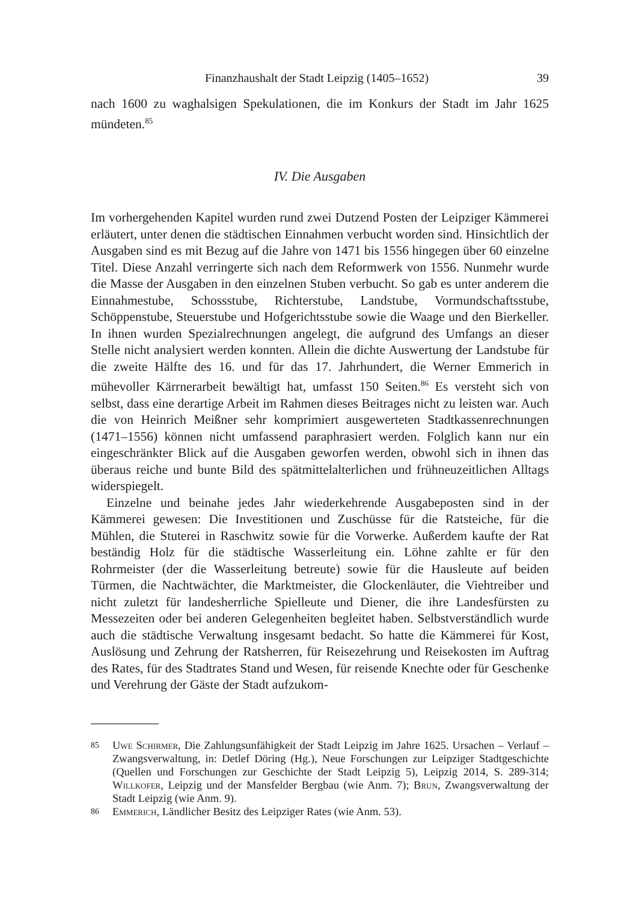Finanzhaushalt der Stadt Leipzig (1405–1652) 39
nach 1600 zu waghalsigen Spekulationen, die im Konkurs der Stadt im Jahr 1625 mündeten.<sup>85</sup>
IV. Die Ausgaben
Im vorhergehenden Kapitel wurden rund zwei Dutzend Posten der Leipziger Kämmerei erläutert, unter denen die städtischen Einnahmen verbucht worden sind. Hinsichtlich der Ausgaben sind es mit Bezug auf die Jahre von 1471 bis 1556 hingegen über 60 einzelne Titel. Diese Anzahl verringerte sich nach dem Reformwerk von 1556. Nunmehr wurde die Masse der Ausgaben in den einzelnen Stuben verbucht. So gab es unter anderem die Einnahmestube, Schossstube, Richterstube, Landstube, Vormundschaftsstube, Schöppenstube, Steuerstube und Hofgerichtsstube sowie die Waage und den Bierkeller. In ihnen wurden Spezialrechnungen angelegt, die aufgrund des Umfangs an dieser Stelle nicht analysiert werden konnten. Allein die dichte Auswertung der Landstube für die zweite Hälfte des 16. und für das 17. Jahrhundert, die Werner Emmerich in mühevoller Kärrnerarbeit bewältigt hat, umfasst 150 Seiten.<sup>86</sup> Es versteht sich von selbst, dass eine derartige Arbeit im Rahmen dieses Beitrages nicht zu leisten war. Auch die von Heinrich Meißner sehr komprimiert ausgewerteten Stadtkassenrechnungen (1471–1556) können nicht umfassend paraphrasiert werden. Folglich kann nur ein eingeschränkter Blick auf die Ausgaben geworfen werden, obwohl sich in ihnen das überaus reiche und bunte Bild des spätmittelalterlichen und frühneuzeitlichen Alltags widerspiegelt.
Einzelne und beinahe jedes Jahr wiederkehrende Ausgabeposten sind in der Kämmerei gewesen: Die Investitionen und Zuschüsse für die Ratsteiche, für die Mühlen, die Stuterei in Raschwitz sowie für die Vorwerke. Außerdem kaufte der Rat beständig Holz für die städtische Wasserleitung ein. Löhne zahlte er für den Rohrmeister (der die Wasserleitung betreute) sowie für die Hausleute auf beiden Türmen, die Nachtwächter, die Marktmeister, die Glockenläuter, die Viehtreiber und nicht zuletzt für landesherrliche Spielleute und Diener, die ihre Landesfürsten zu Messezeiten oder bei anderen Gelegenheiten begleitet haben. Selbstverständlich wurde auch die städtische Verwaltung insgesamt bedacht. So hatte die Kämmerei für Kost, Auslösung und Zehrung der Ratsherren, für Reisezehrung und Reisekosten im Auftrag des Rates, für des Stadtrates Stand und Wesen, für reisende Knechte oder für Geschenke und Verehrung der Gäste der Stadt aufzukom-
85 Uwe Schirmer, Die Zahlungsunfähigkeit der Stadt Leipzig im Jahre 1625. Ursachen – Verlauf – Zwangsverwaltung, in: Detlef Döring (Hg.), Neue Forschungen zur Leipziger Stadtgeschichte (Quellen und Forschungen zur Geschichte der Stadt Leipzig 5), Leipzig 2014, S. 289-314; Willkofer, Leipzig und der Mansfelder Bergbau (wie Anm. 7); Brun, Zwangsverwaltung der Stadt Leipzig (wie Anm. 9).
86 Emmerich, Ländlicher Besitz des Leipziger Rates (wie Anm. 53).